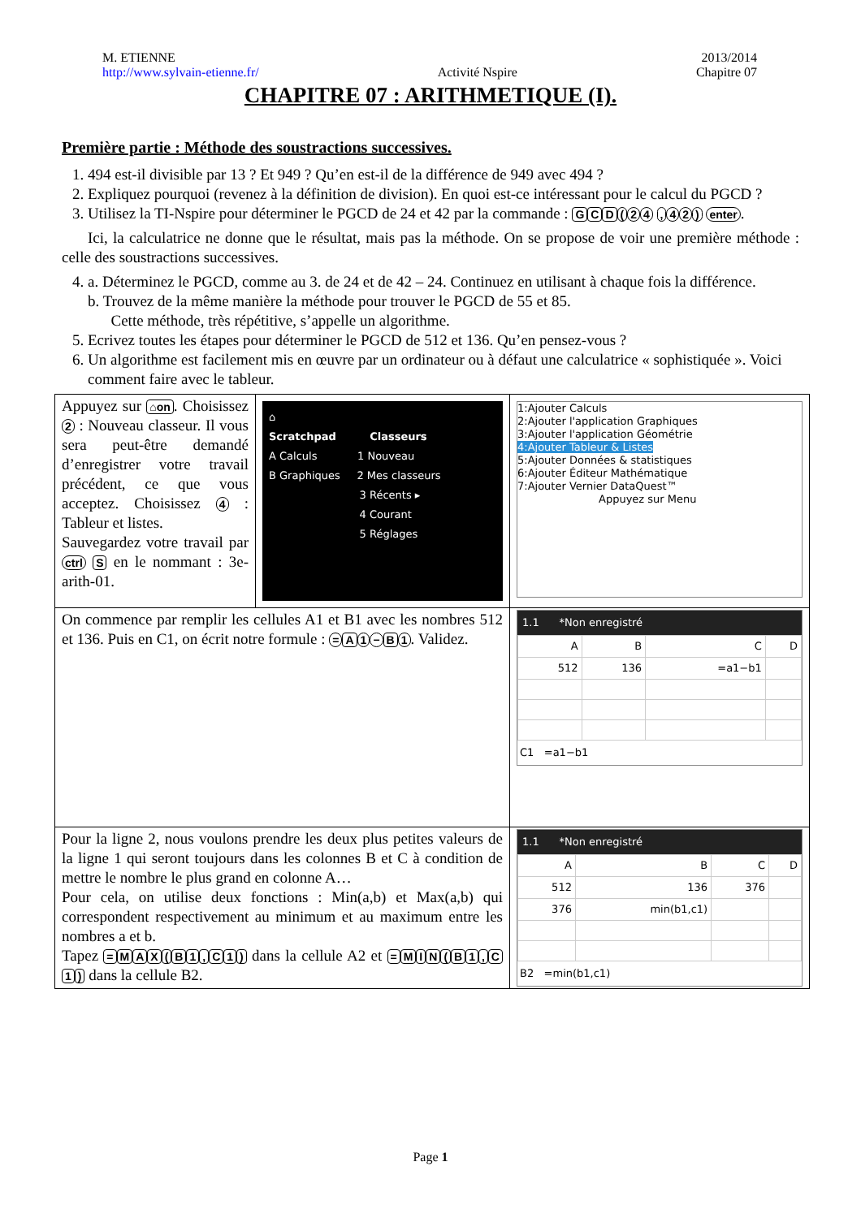M. ETIENNE
http://www.sylvain-etienne.fr/
Activité Nspire 2013/2014
Chapitre 07
CHAPITRE 07 : ARITHMETIQUE (I).
Première partie : Méthode des soustractions successives.
1. 494 est-il divisible par 13 ? Et 949 ? Qu’en est-il de la différence de 949 avec 494 ?
2. Expliquez pourquoi (revenez à la définition de division). En quoi est-ce intéressant pour le calcul du PGCD ?
3. Utilisez la TI-Nspire pour déterminer le PGCD de 24 et 42 par la commande : G C D (24 , 42) enter.
Ici, la calculatrice ne donne que le résultat, mais pas la méthode. On se propose de voir une première méthode : celle des soustractions successives.
4. a. Déterminez le PGCD, comme au 3. de 24 et de 42 – 24. Continuez en utilisant à chaque fois la différence.
b. Trouvez de la même manière la méthode pour trouver le PGCD de 55 et 85.
Cette méthode, très répétitive, s’appelle un algorithme.
5. Ecrivez toutes les étapes pour déterminer le PGCD de 512 et 136. Qu’en pensez-vous ?
6. Un algorithme est facilement mis en œuvre par un ordinateur ou à défaut une calculatrice « sophistiquée ». Voici comment faire avec le tableur.
| Appuyez sur ⌂on . Choisissez 2 : Nouveau classeur. Il vous sera peut-être demandé d’enregistrer votre travail précédent, ce que vous acceptez. Choisissez 4 : Tableur et listes. Sauvegardez votre travail par ctrl S en le nommant : 3e-arith-01. | ⌂ Scratchpad Classeurs A Calculs 1 Nouveau B Graphiques 2 Mes classeurs 3 Récents ▸ 4 Courant 5 Réglages | 1:Ajouter Calculs 2:Ajouter l'application Graphiques 3:Ajouter l'application Géométrie 4:Ajouter Tableur & Listes 5:Ajouter Données & statistiques 6:Ajouter Éditeur Mathématique 7:Ajouter Vernier DataQuest™ Appuyez sur Menu |
| On commence par remplir les cellules A1 et B1 avec les nombres 512 et 136. Puis en C1, on écrit notre formule : = A 1 − B 1 . Validez. | | 1.1 *Non enregistré / A / B / C / D / / 512 / 136 / =a1−b1 / / C1 =a1−b1 |
| Pour la ligne 2, nous voulons prendre les deux plus petites valeurs de la ligne 1 qui seront toujours dans les colonnes B et C à condition de mettre le nombre le plus grand en colonne A… Pour cela, on utilise deux fonctions : Min(a,b) et Max(a,b) qui correspondent respectivement au minimum et au maximum entre les nombres a et b. Tapez = M A X ( B 1 , C 1 ) dans la cellule A2 et = M I N ( B 1 , C 1 ) dans la cellule B2. | | 1.1 *Non enregistré / A / B / C / D / / 512 / 136 / 376 / / / 376 / min(b1,c1) / / / B2 =min(b1,c1) |
Page 1